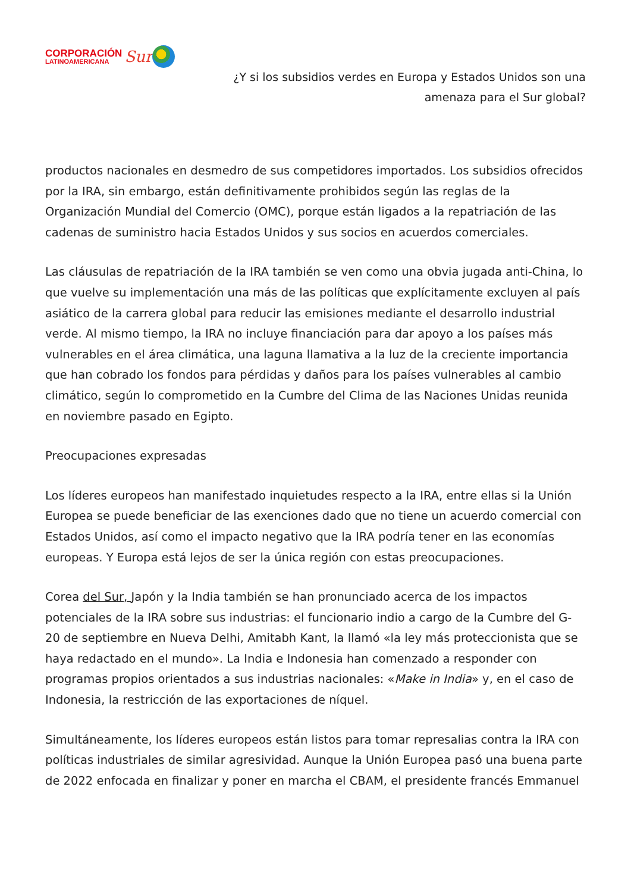CORPORACIÓN
LATINOAMERICANA
Sur
¿Y si los subsidios verdes en Europa y Estados Unidos son una
amenaza para el Sur global?
productos nacionales en desmedro de sus competidores importados. Los subsidios ofrecidos por la IRA, sin embargo, están definitivamente prohibidos según las reglas de la Organización Mundial del Comercio (OMC), porque están ligados a la repatriación de las cadenas de suministro hacia Estados Unidos y sus socios en acuerdos comerciales.
Las cláusulas de repatriación de la IRA también se ven como una obvia jugada anti-China, lo que vuelve su implementación una más de las políticas que explícitamente excluyen al país asiático de la carrera global para reducir las emisiones mediante el desarrollo industrial verde. Al mismo tiempo, la IRA no incluye financiación para dar apoyo a los países más vulnerables en el área climática, una laguna llamativa a la luz de la creciente importancia que han cobrado los fondos para pérdidas y daños para los países vulnerables al cambio climático, según lo comprometido en la Cumbre del Clima de las Naciones Unidas reunida en noviembre pasado en Egipto.
Preocupaciones expresadas
Los líderes europeos han manifestado inquietudes respecto a la IRA, entre ellas si la Unión Europea se puede beneficiar de las exenciones dado que no tiene un acuerdo comercial con Estados Unidos, así como el impacto negativo que la IRA podría tener en las economías europeas. Y Europa está lejos de ser la única región con estas preocupaciones.
Corea del Sur, Japón y la India también se han pronunciado acerca de los impactos potenciales de la IRA sobre sus industrias: el funcionario indio a cargo de la Cumbre del G-20 de septiembre en Nueva Delhi, Amitabh Kant, la llamó «la ley más proteccionista que se haya redactado en el mundo». La India e Indonesia han comenzado a responder con programas propios orientados a sus industrias nacionales: «Make in India» y, en el caso de Indonesia, la restricción de las exportaciones de níquel.
Simultáneamente, los líderes europeos están listos para tomar represalias contra la IRA con políticas industriales de similar agresividad. Aunque la Unión Europea pasó una buena parte de 2022 enfocada en finalizar y poner en marcha el CBAM, el presidente francés Emmanuel